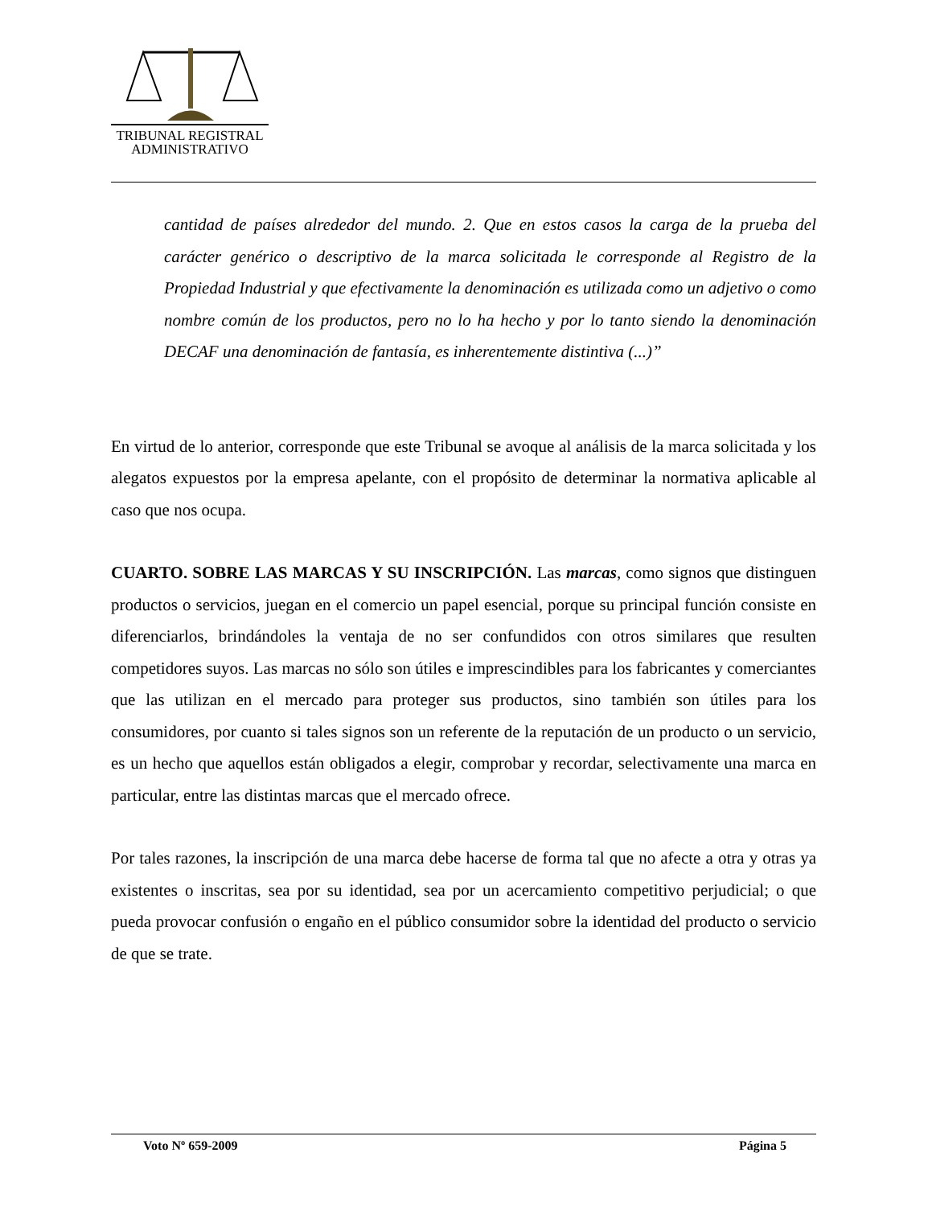TRIBUNAL REGISTRAL
ADMINISTRATIVO
cantidad de países alrededor del mundo. 2. Que en estos casos la carga de la prueba del carácter genérico o descriptivo de la marca solicitada le corresponde al Registro de la Propiedad Industrial y que efectivamente la denominación es utilizada como un adjetivo o como nombre común de los productos, pero no lo ha hecho y por lo tanto siendo la denominación DECAF una denominación de fantasía, es inherentemente distintiva (...)”
En virtud de lo anterior, corresponde que este Tribunal se avoque al análisis de la marca solicitada y los alegatos expuestos por la empresa apelante, con el propósito de determinar la normativa aplicable al caso que nos ocupa.
CUARTO. SOBRE LAS MARCAS Y SU INSCRIPCIÓN. Las marcas, como signos que distinguen productos o servicios, juegan en el comercio un papel esencial, porque su principal función consiste en diferenciarlos, brindándoles la ventaja de no ser confundidos con otros similares que resulten competidores suyos. Las marcas no sólo son útiles e imprescindibles para los fabricantes y comerciantes que las utilizan en el mercado para proteger sus productos, sino también son útiles para los consumidores, por cuanto si tales signos son un referente de la reputación de un producto o un servicio, es un hecho que aquellos están obligados a elegir, comprobar y recordar, selectivamente una marca en particular, entre las distintas marcas que el mercado ofrece.
Por tales razones, la inscripción de una marca debe hacerse de forma tal que no afecte a otra y otras ya existentes o inscritas, sea por su identidad, sea por un acercamiento competitivo perjudicial; o que pueda provocar confusión o engaño en el público consumidor sobre la identidad del producto o servicio de que se trate.
Voto Nº 659-2009 Página 5